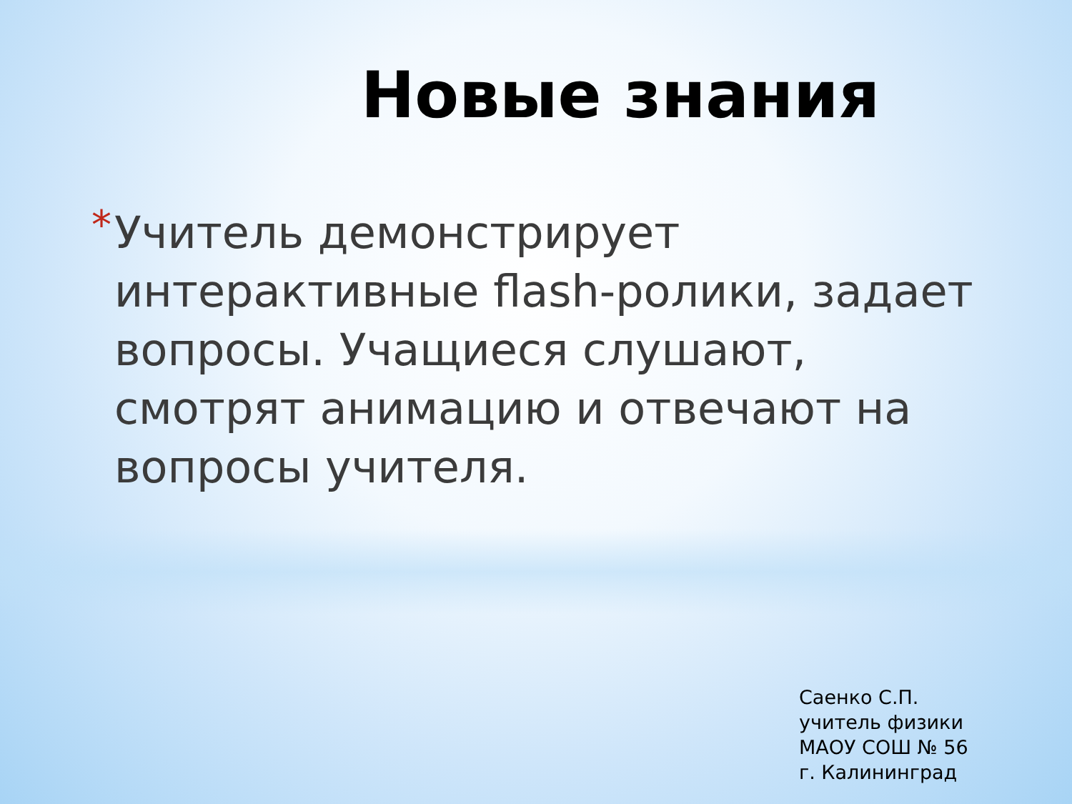Новые знания
* Учитель демонстрирует интерактивные flash-ролики, задает вопросы. Учащиеся слушают, смотрят анимацию и отвечают на вопросы учителя.
Саенко С.П.
учитель физики
МАОУ СОШ № 56
г. Калининград